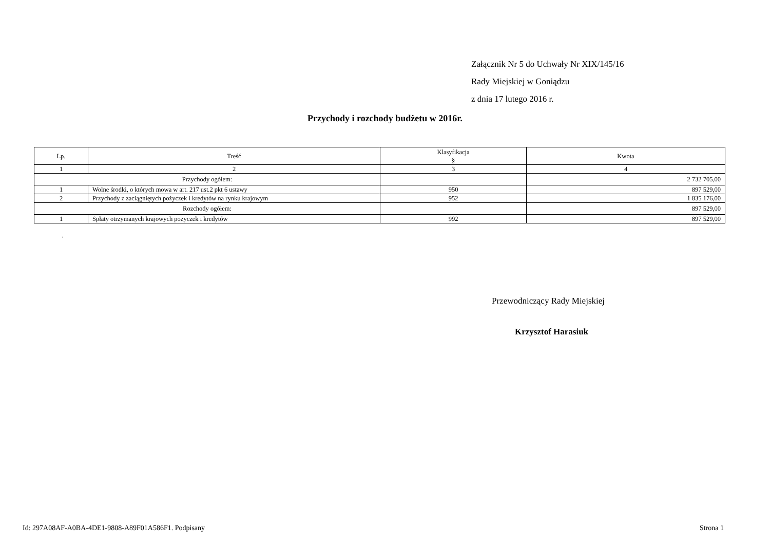Załącznik Nr 5 do Uchwały Nr XIX/145/16
Rady Miejskiej w Goniądzu
z dnia 17 lutego 2016 r.
Przychody i rozchody budżetu w 2016r.
| Lp. | Treść | Klasyfikacja § | Kwota |
| --- | --- | --- | --- |
| 1 | 2 | 3 | 4 |
| Przychody ogółem: | | | 2 732 705,00 |
| 1 | Wolne środki, o których mowa w art. 217 ust.2 pkt 6 ustawy | 950 | 897 529,00 |
| 2 | Przychody z zaciągniętych pożyczek i kredytów na rynku krajowym | 952 | 1 835 176,00 |
| Rozchody ogółem: | | | 897 529,00 |
| 1 | Spłaty otrzymanych krajowych pożyczek i kredytów | 992 | 897 529,00 |
.
Przewodniczący Rady Miejskiej
Krzysztof Harasiuk
Id: 297A08AF-A0BA-4DE1-9808-A89F01A586F1. Podpisany Strona 1